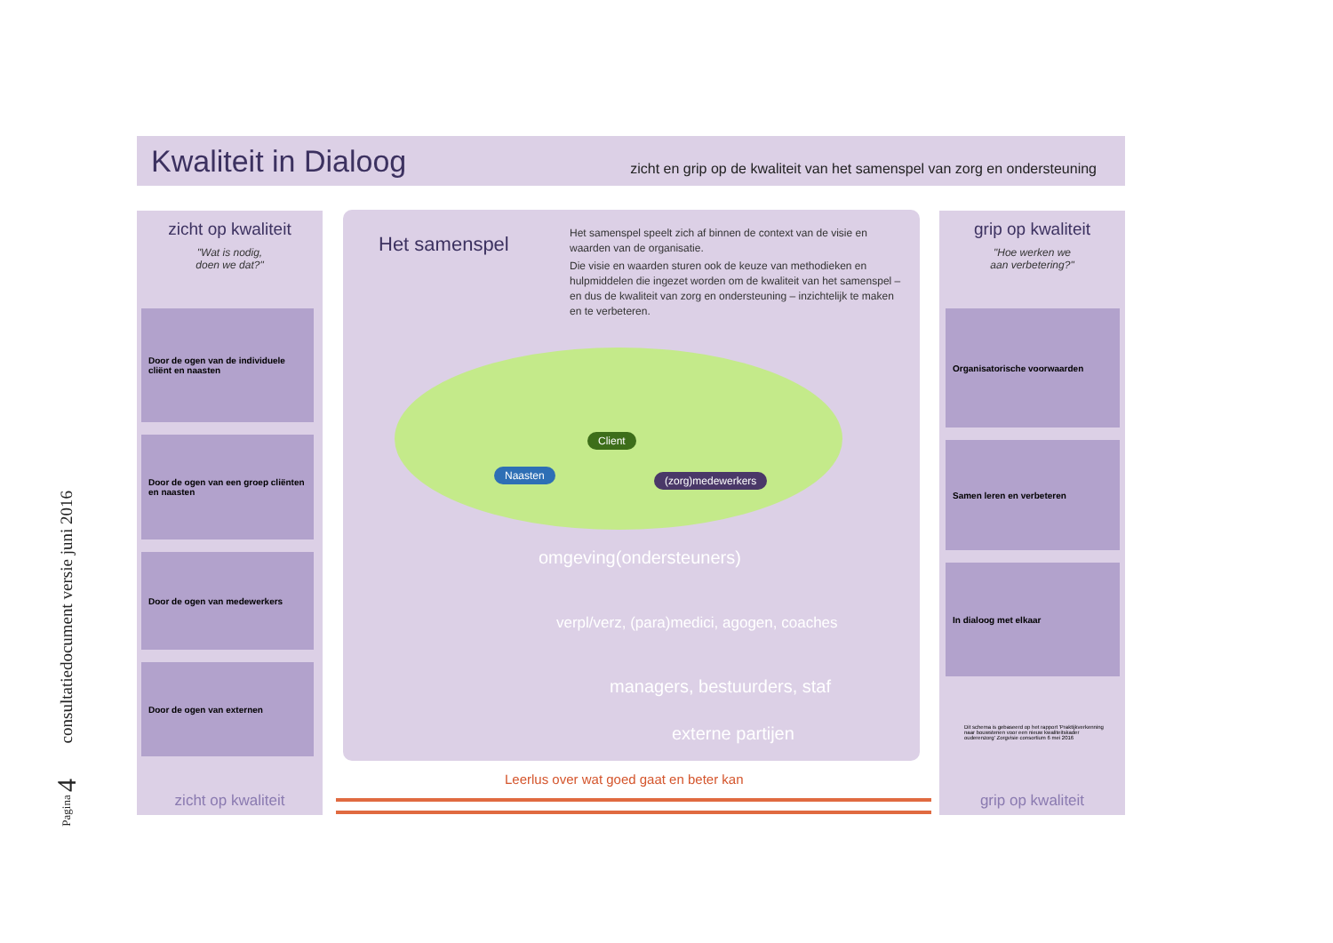consultatiedocument versie juni 2016
Pagina 4
Kwaliteit in Dialoog
zicht en grip op de kwaliteit van het samenspel van zorg en ondersteuning
zicht op kwaliteit
"Wat is nodig,
doen we dat?"
Door de ogen van de individuele cliënt en naasten
Door de ogen van een groep cliënten en naasten
Door de ogen van medewerkers
Door de ogen van externen
zicht op kwaliteit
Het samenspel
Het samenspel speelt zich af binnen de context van de visie en waarden van de organisatie.
Die visie en waarden sturen ook de keuze van methodieken en hulpmiddelen die ingezet worden om de kwaliteit van het samenspel – en dus de kwaliteit van zorg en ondersteuning – inzichtelijk te maken en te verbeteren.
Naasten
Client
(zorg)medewerkers
omgeving(ondersteuners)
verpl/verz, (para)medici, agogen, coaches
managers, bestuurders, staf
externe partijen
Leerlus over wat goed gaat en beter kan
grip op kwaliteit
"Hoe werken we
aan verbetering?"
Organisatorische voorwaarden
Samen leren en verbeteren
In dialoog met elkaar
Dit schema is gebaseerd op het rapport 'Praktijkverkenning naar bouwstenen voor een nieuw kwaliteitskader ouderenzorg' Zorgvisie consortium 6 mei 2016
grip op kwaliteit